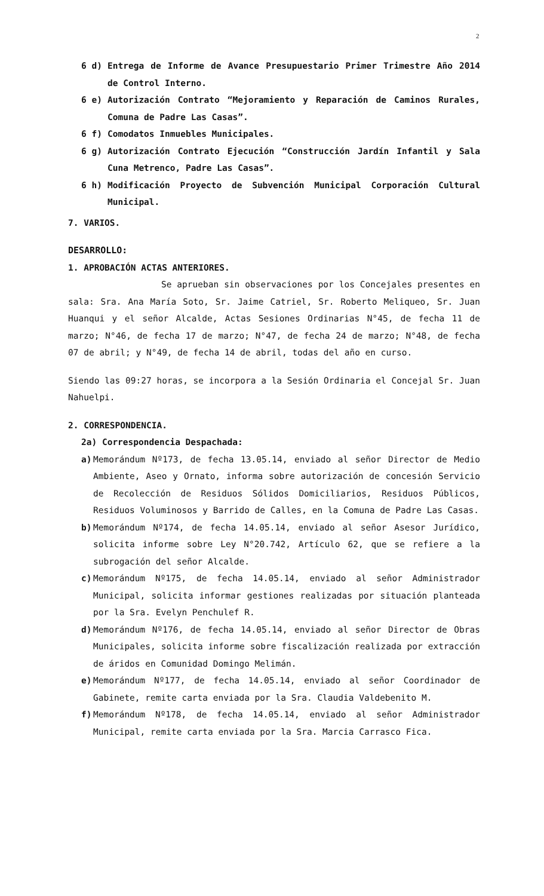2
6 d) Entrega de Informe de Avance Presupuestario Primer Trimestre Año 2014 de Control Interno.
6 e) Autorización Contrato “Mejoramiento y Reparación de Caminos Rurales, Comuna de Padre Las Casas”.
6 f) Comodatos Inmuebles Municipales.
6 g) Autorización Contrato Ejecución “Construcción Jardín Infantil y Sala Cuna Metrenco, Padre Las Casas”.
6 h) Modificación Proyecto de Subvención Municipal Corporación Cultural Municipal.
7. VARIOS.
DESARROLLO:
1. APROBACIÓN ACTAS ANTERIORES.
Se aprueban sin observaciones por los Concejales presentes en sala: Sra. Ana María Soto, Sr. Jaime Catriel, Sr. Roberto Meliqueo, Sr. Juan Huanqui y el señor Alcalde, Actas Sesiones Ordinarias N°45, de fecha 11 de marzo; N°46, de fecha 17 de marzo; N°47, de fecha 24 de marzo; N°48, de fecha 07 de abril; y N°49, de fecha 14 de abril, todas del año en curso.
Siendo las 09:27 horas, se incorpora a la Sesión Ordinaria el Concejal Sr. Juan Nahuelpi.
2. CORRESPONDENCIA.
2a) Correspondencia Despachada:
a) Memorándum Nº173, de fecha 13.05.14, enviado al señor Director de Medio Ambiente, Aseo y Ornato, informa sobre autorización de concesión Servicio de Recolección de Residuos Sólidos Domiciliarios, Residuos Públicos, Residuos Voluminosos y Barrido de Calles, en la Comuna de Padre Las Casas.
b) Memorándum Nº174, de fecha 14.05.14, enviado al señor Asesor Jurídico, solicita informe sobre Ley N°20.742, Artículo 62, que se refiere a la subrogación del señor Alcalde.
c) Memorándum Nº175, de fecha 14.05.14, enviado al señor Administrador Municipal, solicita informar gestiones realizadas por situación planteada por la Sra. Evelyn Penchulef R.
d) Memorándum Nº176, de fecha 14.05.14, enviado al señor Director de Obras Municipales, solicita informe sobre fiscalización realizada por extracción de áridos en Comunidad Domingo Melimán.
e) Memorándum Nº177, de fecha 14.05.14, enviado al señor Coordinador de Gabinete, remite carta enviada por la Sra. Claudia Valdebenito M.
f) Memorándum Nº178, de fecha 14.05.14, enviado al señor Administrador Municipal, remite carta enviada por la Sra. Marcia Carrasco Fica.